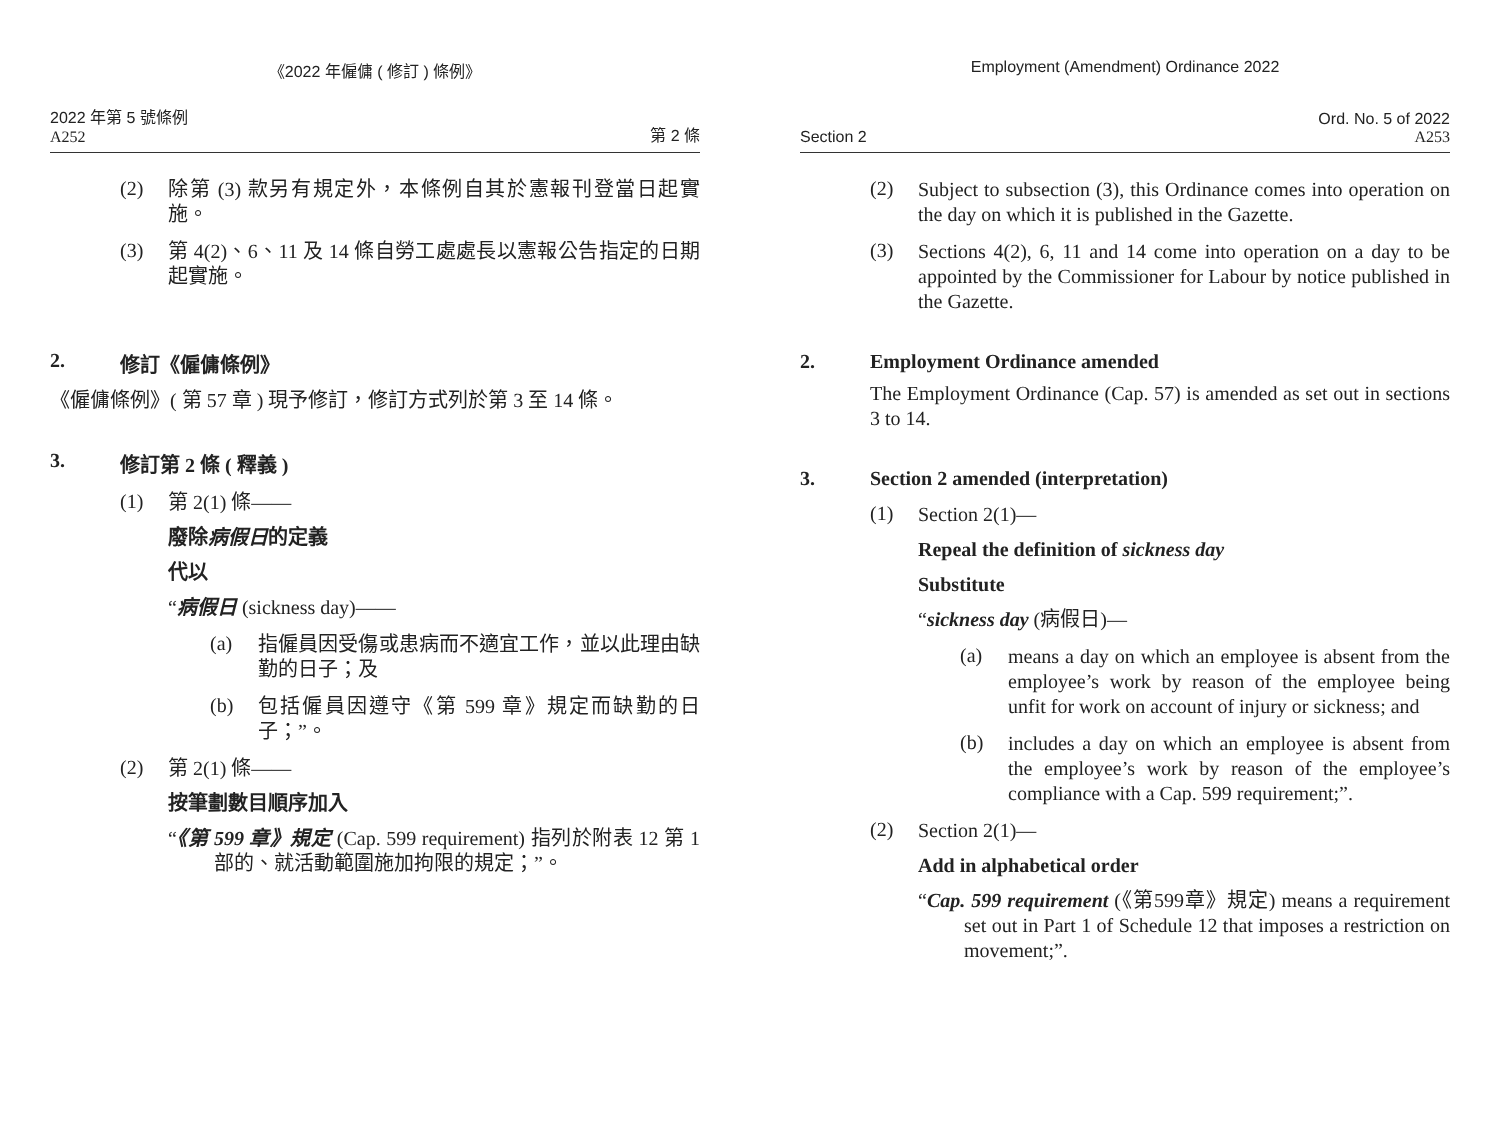《2022 年僱傭 ( 修訂 ) 條例》
2022 年第 5 號條例
A252
第 2 條
(2)
除第 (3) 款另有規定外，本條例自其於憲報刊登當日起實施。
(3)
第 4(2)、6、11 及 14 條自勞工處處長以憲報公告指定的日期起實施。
2. 修訂《僱傭條例》
《僱傭條例》( 第 57 章 ) 現予修訂，修訂方式列於第 3 至 14 條。
3. 修訂第 2 條 ( 釋義 )
(1)
第 2(1) 條——
廢除病假日的定義
代以
“病假日 (sickness day)——
(a)
指僱員因受傷或患病而不適宜工作，並以此理由缺勤的日子；及
(b)
包括僱員因遵守《第 599 章》規定而缺勤的日子；”。
(2)
第 2(1) 條——
按筆劃數目順序加入
“《第 599 章》規定 (Cap. 599 requirement) 指列於附表 12 第 1 部的、就活動範圍施加拘限的規定；”。
Employment (Amendment) Ordinance 2022
Section 2
Ord. No. 5 of 2022
A253
(2)
Subject to subsection (3), this Ordinance comes into operation on the day on which it is published in the Gazette.
(3)
Sections 4(2), 6, 11 and 14 come into operation on a day to be appointed by the Commissioner for Labour by notice published in the Gazette.
2. Employment Ordinance amended
The Employment Ordinance (Cap. 57) is amended as set out in sections 3 to 14.
3. Section 2 amended (interpretation)
(1)
Section 2(1)—
Repeal the definition of sickness day
Substitute
“sickness day (病假日)—
(a)
means a day on which an employee is absent from the employee’s work by reason of the employee being unfit for work on account of injury or sickness; and
(b)
includes a day on which an employee is absent from the employee’s work by reason of the employee’s compliance with a Cap. 599 requirement;”.
(2)
Section 2(1)—
Add in alphabetical order
“Cap. 599 requirement (《第599章》規定) means a requirement set out in Part 1 of Schedule 12 that imposes a restriction on movement;”.